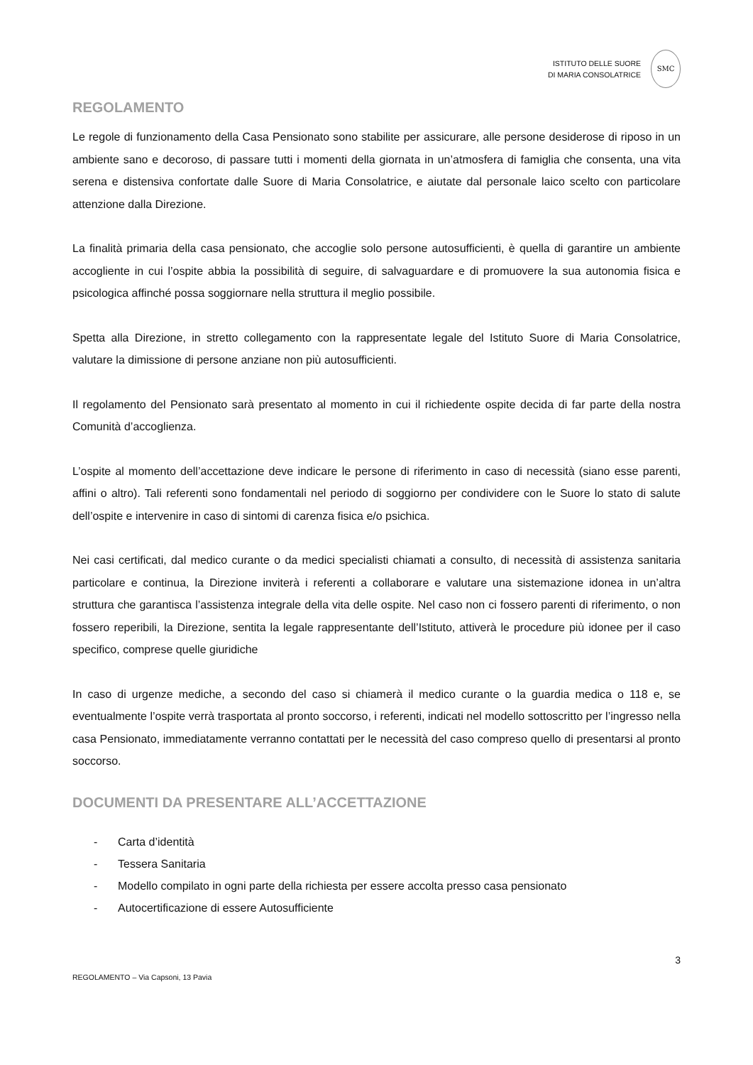ISTITUTO DELLE SUORE
DI MARIA CONSOLATRICE
SMC
REGOLAMENTO
Le regole di funzionamento della Casa Pensionato sono stabilite per assicurare, alle persone desiderose di riposo in un ambiente sano e decoroso, di passare tutti i momenti della giornata in un’atmosfera di famiglia che consenta, una vita serena e distensiva confortate dalle Suore di Maria Consolatrice, e aiutate dal personale laico scelto con particolare attenzione dalla Direzione.
La finalità primaria della casa pensionato, che accoglie solo persone autosufficienti, è quella di garantire un ambiente accogliente in cui l’ospite abbia la possibilità di seguire, di salvaguardare e di promuovere la sua autonomia fisica e psicologica affinché possa soggiornare nella struttura il meglio possibile.
Spetta alla Direzione, in stretto collegamento con la rappresentate legale del Istituto Suore di Maria Consolatrice, valutare la dimissione di persone anziane non più autosufficienti.
Il regolamento del Pensionato sarà presentato al momento in cui il richiedente ospite decida di far parte della nostra Comunità d’accoglienza.
L’ospite al momento dell’accettazione deve indicare le persone di riferimento in caso di necessità (siano esse parenti, affini o altro). Tali referenti sono fondamentali nel periodo di soggiorno per condividere con le Suore lo stato di salute dell’ospite e intervenire in caso di sintomi di carenza fisica e/o psichica.
Nei casi certificati, dal medico curante o da medici specialisti chiamati a consulto, di necessità di assistenza sanitaria particolare e continua, la Direzione inviterà i referenti a collaborare e valutare una sistemazione idonea in un’altra struttura che garantisca l’assistenza integrale della vita delle ospite. Nel caso non ci fossero parenti di riferimento, o non fossero reperibili, la Direzione, sentita la legale rappresentante dell’Istituto, attiverà le procedure più idonee per il caso specifico, comprese quelle giuridiche
In caso di urgenze mediche, a secondo del caso si chiamerà il medico curante o la guardia medica o 118 e, se eventualmente l’ospite verrà trasportata al pronto soccorso, i referenti, indicati nel modello sottoscritto per l’ingresso nella casa Pensionato, immediatamente verranno contattati per le necessità del caso compreso quello di presentarsi al pronto soccorso.
DOCUMENTI DA PRESENTARE ALL’ACCETTAZIONE
- Carta d’identità
- Tessera Sanitaria
- Modello compilato in ogni parte della richiesta per essere accolta presso casa pensionato
- Autocertificazione di essere Autosufficiente
3
REGOLAMENTO – Via Capsoni, 13 Pavia